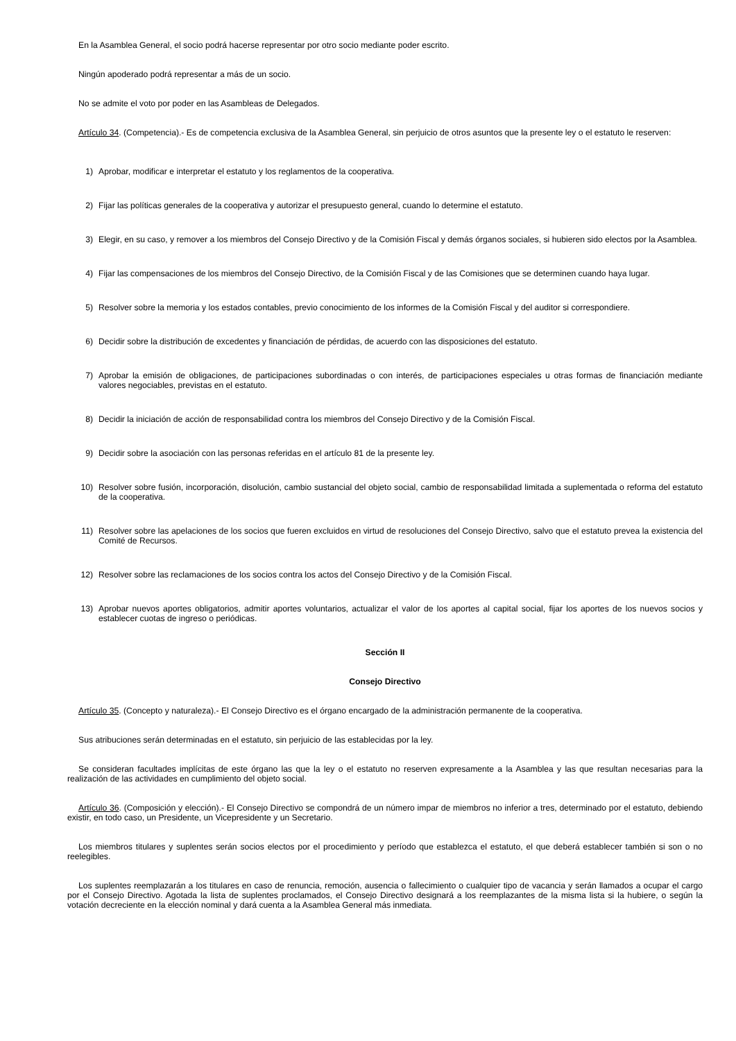En la Asamblea General, el socio podrá hacerse representar por otro socio mediante poder escrito.
Ningún apoderado podrá representar a más de un socio.
No se admite el voto por poder en las Asambleas de Delegados.
Artículo 34. (Competencia).- Es de competencia exclusiva de la Asamblea General, sin perjuicio de otros asuntos que la presente ley o el estatuto le reserven:
1) Aprobar, modificar e interpretar el estatuto y los reglamentos de la cooperativa.
2) Fijar las políticas generales de la cooperativa y autorizar el presupuesto general, cuando lo determine el estatuto.
3) Elegir, en su caso, y remover a los miembros del Consejo Directivo y de la Comisión Fiscal y demás órganos sociales, si hubieren sido electos por la Asamblea.
4) Fijar las compensaciones de los miembros del Consejo Directivo, de la Comisión Fiscal y de las Comisiones que se determinen cuando haya lugar.
5) Resolver sobre la memoria y los estados contables, previo conocimiento de los informes de la Comisión Fiscal y del auditor si correspondiere.
6) Decidir sobre la distribución de excedentes y financiación de pérdidas, de acuerdo con las disposiciones del estatuto.
7) Aprobar la emisión de obligaciones, de participaciones subordinadas o con interés, de participaciones especiales u otras formas de financiación mediante valores negociables, previstas en el estatuto.
8) Decidir la iniciación de acción de responsabilidad contra los miembros del Consejo Directivo y de la Comisión Fiscal.
9) Decidir sobre la asociación con las personas referidas en el artículo 81 de la presente ley.
10) Resolver sobre fusión, incorporación, disolución, cambio sustancial del objeto social, cambio de responsabilidad limitada a suplementada o reforma del estatuto de la cooperativa.
11) Resolver sobre las apelaciones de los socios que fueren excluidos en virtud de resoluciones del Consejo Directivo, salvo que el estatuto prevea la existencia del Comité de Recursos.
12) Resolver sobre las reclamaciones de los socios contra los actos del Consejo Directivo y de la Comisión Fiscal.
13) Aprobar nuevos aportes obligatorios, admitir aportes voluntarios, actualizar el valor de los aportes al capital social, fijar los aportes de los nuevos socios y establecer cuotas de ingreso o periódicas.
Sección II
Consejo Directivo
Artículo 35. (Concepto y naturaleza).- El Consejo Directivo es el órgano encargado de la administración permanente de la cooperativa.
Sus atribuciones serán determinadas en el estatuto, sin perjuicio de las establecidas por la ley.
Se consideran facultades implícitas de este órgano las que la ley o el estatuto no reserven expresamente a la Asamblea y las que resultan necesarias para la realización de las actividades en cumplimiento del objeto social.
Artículo 36. (Composición y elección).- El Consejo Directivo se compondrá de un número impar de miembros no inferior a tres, determinado por el estatuto, debiendo existir, en todo caso, un Presidente, un Vicepresidente y un Secretario.
Los miembros titulares y suplentes serán socios electos por el procedimiento y período que establezca el estatuto, el que deberá establecer también si son o no reelegibles.
Los suplentes reemplazarán a los titulares en caso de renuncia, remoción, ausencia o fallecimiento o cualquier tipo de vacancia y serán llamados a ocupar el cargo por el Consejo Directivo. Agotada la lista de suplentes proclamados, el Consejo Directivo designará a los reemplazantes de la misma lista si la hubiere, o según la votación decreciente en la elección nominal y dará cuenta a la Asamblea General más inmediata.